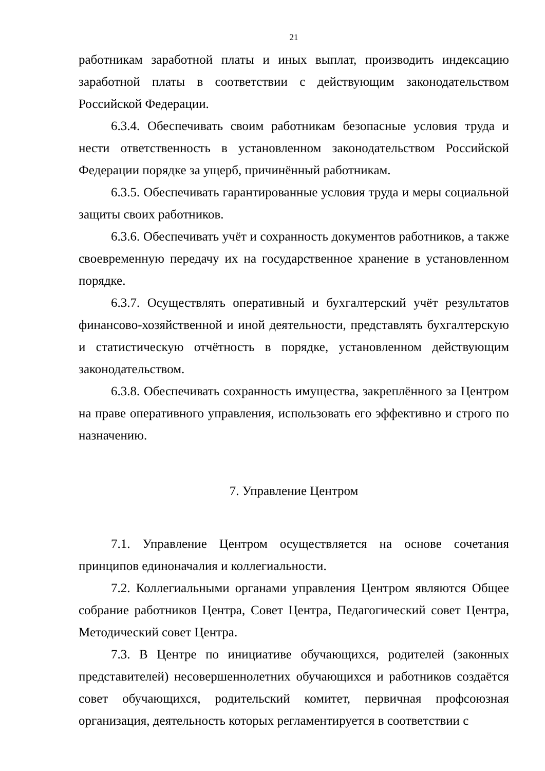21
работникам заработной платы и иных выплат, производить индексацию заработной платы в соответствии с действующим законодательством Российской Федерации.
6.3.4. Обеспечивать своим работникам безопасные условия труда и нести ответственность в установленном законодательством Российской Федерации порядке за ущерб, причинённый работникам.
6.3.5. Обеспечивать гарантированные условия труда и меры социальной защиты своих работников.
6.3.6. Обеспечивать учёт и сохранность документов работников, а также своевременную передачу их на государственное хранение в установленном порядке.
6.3.7. Осуществлять оперативный и бухгалтерский учёт результатов финансово-хозяйственной и иной деятельности, представлять бухгалтерскую и статистическую отчётность в порядке, установленном действующим законодательством.
6.3.8. Обеспечивать сохранность имущества, закреплённого за Центром на праве оперативного управления, использовать его эффективно и строго по назначению.
7. Управление Центром
7.1. Управление Центром осуществляется на основе сочетания принципов единоначалия и коллегиальности.
7.2. Коллегиальными органами управления Центром являются Общее собрание работников Центра, Совет Центра, Педагогический совет Центра, Методический совет Центра.
7.3. В Центре по инициативе обучающихся, родителей (законных представителей) несовершеннолетних обучающихся и работников создаётся совет обучающихся, родительский комитет, первичная профсоюзная организация, деятельность которых регламентируется в соответствии с